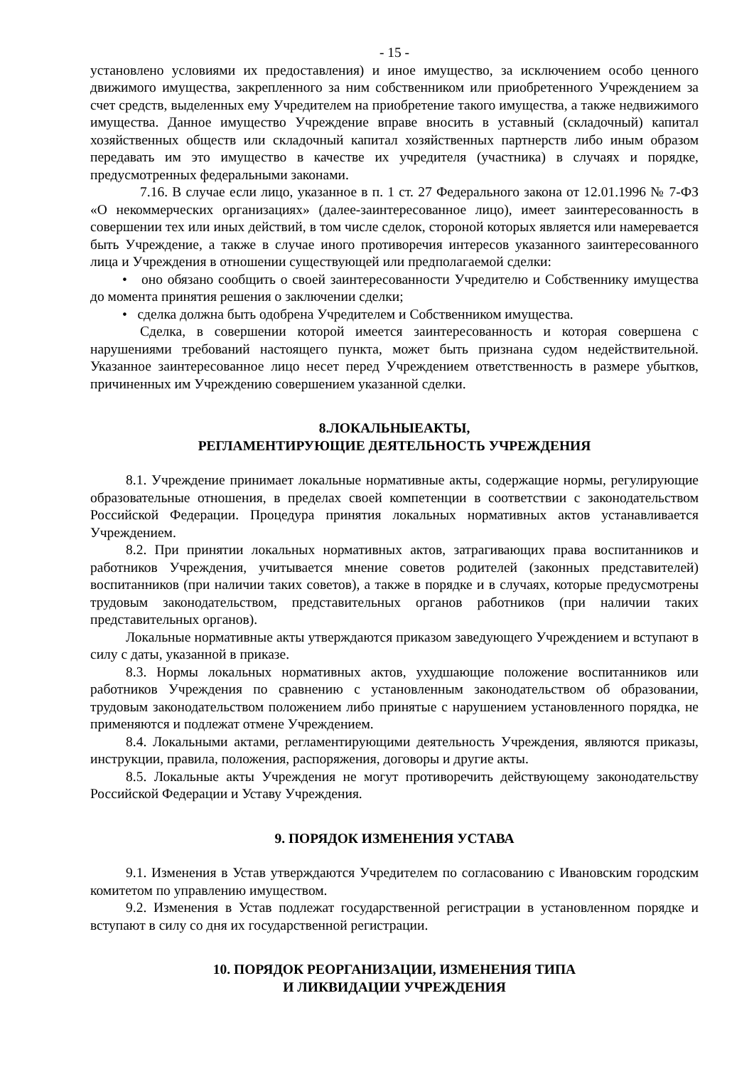- 15 -
установлено условиями их предоставления) и иное имущество, за исключением особо ценного движимого имущества, закрепленного за ним собственником или приобретенного Учреждением за счет средств, выделенных ему Учредителем на приобретение такого имущества, а также недвижимого имущества. Данное имущество Учреждение вправе вносить в уставный (складочный) капитал хозяйственных обществ или складочный капитал хозяйственных партнерств либо иным образом передавать им это имущество в качестве их учредителя (участника) в случаях и порядке, предусмотренных федеральными законами.
7.16. В случае если лицо, указанное в п. 1 ст. 27 Федерального закона от 12.01.1996 № 7-ФЗ «О некоммерческих организациях» (далее-заинтересованное лицо), имеет заинтересованность в совершении тех или иных действий, в том числе сделок, стороной которых является или намеревается быть Учреждение, а также в случае иного противоречия интересов указанного заинтересованного лица и Учреждения в отношении существующей или предполагаемой сделки:
• оно обязано сообщить о своей заинтересованности Учредителю и Собственнику имущества до момента принятия решения о заключении сделки;
• сделка должна быть одобрена Учредителем и Собственником имущества.
Сделка, в совершении которой имеется заинтересованность и которая совершена с нарушениями требований настоящего пункта, может быть признана судом недействительной. Указанное заинтересованное лицо несет перед Учреждением ответственность в размере убытков, причиненных им Учреждению совершением указанной сделки.
8.ЛОКАЛЬНЫЕАКТЫ,
РЕГЛАМЕНТИРУЮЩИЕ ДЕЯТЕЛЬНОСТЬ УЧРЕЖДЕНИЯ
8.1. Учреждение принимает локальные нормативные акты, содержащие нормы, регулирующие образовательные отношения, в пределах своей компетенции в соответствии с законодательством Российской Федерации. Процедура принятия локальных нормативных актов устанавливается Учреждением.
8.2. При принятии локальных нормативных актов, затрагивающих права воспитанников и работников Учреждения, учитывается мнение советов родителей (законных представителей) воспитанников (при наличии таких советов), а также в порядке и в случаях, которые предусмотрены трудовым законодательством, представительных органов работников (при наличии таких представительных органов).
Локальные нормативные акты утверждаются приказом заведующего Учреждением и вступают в силу с даты, указанной в приказе.
8.3. Нормы локальных нормативных актов, ухудшающие положение воспитанников или работников Учреждения по сравнению с установленным законодательством об образовании, трудовым законодательством положением либо принятые с нарушением установленного порядка, не применяются и подлежат отмене Учреждением.
8.4. Локальными актами, регламентирующими деятельность Учреждения, являются приказы, инструкции, правила, положения, распоряжения, договоры и другие акты.
8.5. Локальные акты Учреждения не могут противоречить действующему законодательству Российской Федерации и Уставу Учреждения.
9. ПОРЯДОК ИЗМЕНЕНИЯ УСТАВА
9.1. Изменения в Устав утверждаются Учредителем по согласованию с Ивановским городским комитетом по управлению имуществом.
9.2. Изменения в Устав подлежат государственной регистрации в установленном порядке и вступают в силу со дня их государственной регистрации.
10. ПОРЯДОК РЕОРГАНИЗАЦИИ, ИЗМЕНЕНИЯ ТИПА
И ЛИКВИДАЦИИ УЧРЕЖДЕНИЯ